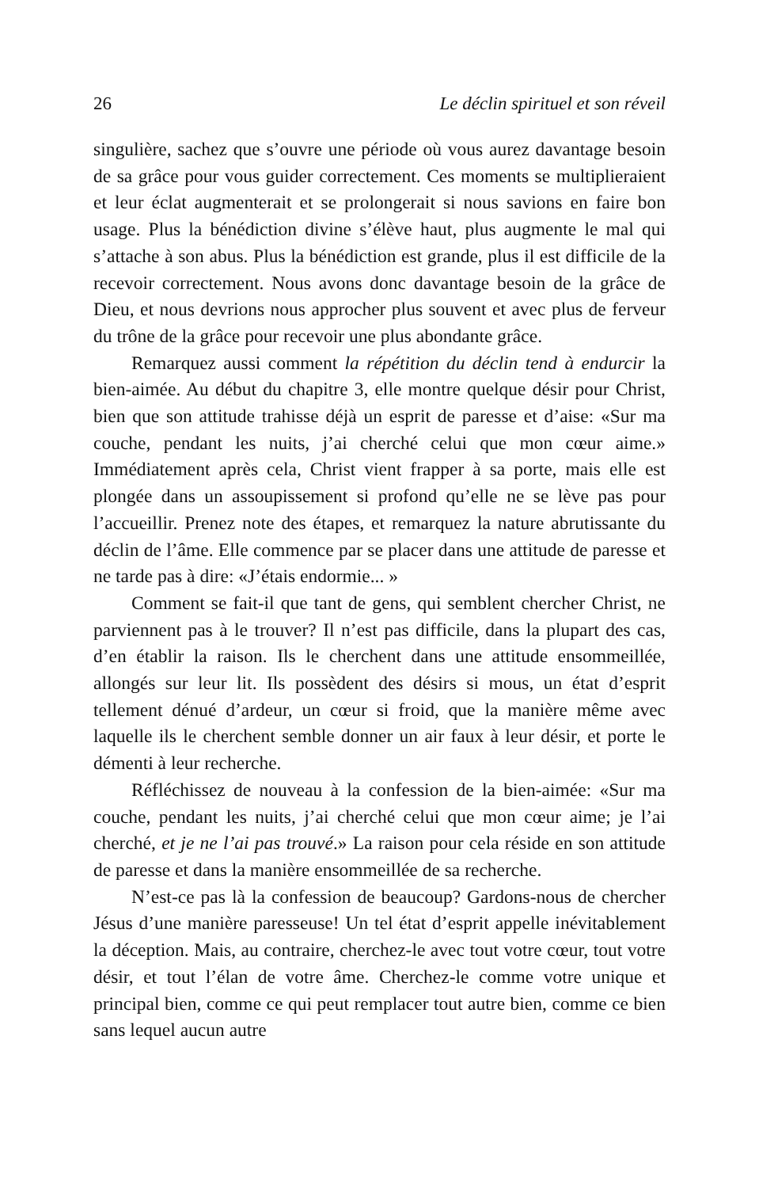26 Le déclin spirituel et son réveil
singulière, sachez que s’ouvre une période où vous aurez davantage besoin de sa grâce pour vous guider correctement. Ces moments se multiplieraient et leur éclat augmenterait et se prolongerait si nous savions en faire bon usage. Plus la bénédiction divine s’élève haut, plus augmente le mal qui s’attache à son abus. Plus la bénédiction est grande, plus il est difficile de la recevoir correctement. Nous avons donc davantage besoin de la grâce de Dieu, et nous devrions nous approcher plus souvent et avec plus de ferveur du trône de la grâce pour recevoir une plus abondante grâce.
Remarquez aussi comment la répétition du déclin tend à endurcir la bien-aimée. Au début du chapitre 3, elle montre quelque désir pour Christ, bien que son attitude trahisse déjà un esprit de paresse et d’aise: «Sur ma couche, pendant les nuits, j’ai cherché celui que mon cœur aime.» Immédiatement après cela, Christ vient frapper à sa porte, mais elle est plongée dans un assoupissement si profond qu’elle ne se lève pas pour l’accueillir. Prenez note des étapes, et remarquez la nature abrutissante du déclin de l’âme. Elle commence par se placer dans une attitude de paresse et ne tarde pas à dire: «J’étais endormie... »
Comment se fait-il que tant de gens, qui semblent chercher Christ, ne parviennent pas à le trouver? Il n’est pas difficile, dans la plupart des cas, d’en établir la raison. Ils le cherchent dans une attitude ensommeillée, allongés sur leur lit. Ils possèdent des désirs si mous, un état d’esprit tellement dénué d’ardeur, un cœur si froid, que la manière même avec laquelle ils le cherchent semble donner un air faux à leur désir, et porte le démenti à leur recherche.
Réfléchissez de nouveau à la confession de la bien-aimée: «Sur ma couche, pendant les nuits, j’ai cherché celui que mon cœur aime; je l’ai cherché, et je ne l’ai pas trouvé.» La raison pour cela réside en son attitude de paresse et dans la manière ensommeillée de sa recherche.
N’est-ce pas là la confession de beaucoup? Gardons-nous de chercher Jésus d’une manière paresseuse! Un tel état d’esprit appelle inévitablement la déception. Mais, au contraire, cherchez-le avec tout votre cœur, tout votre désir, et tout l’élan de votre âme. Cherchez-le comme votre unique et principal bien, comme ce qui peut remplacer tout autre bien, comme ce bien sans lequel aucun autre